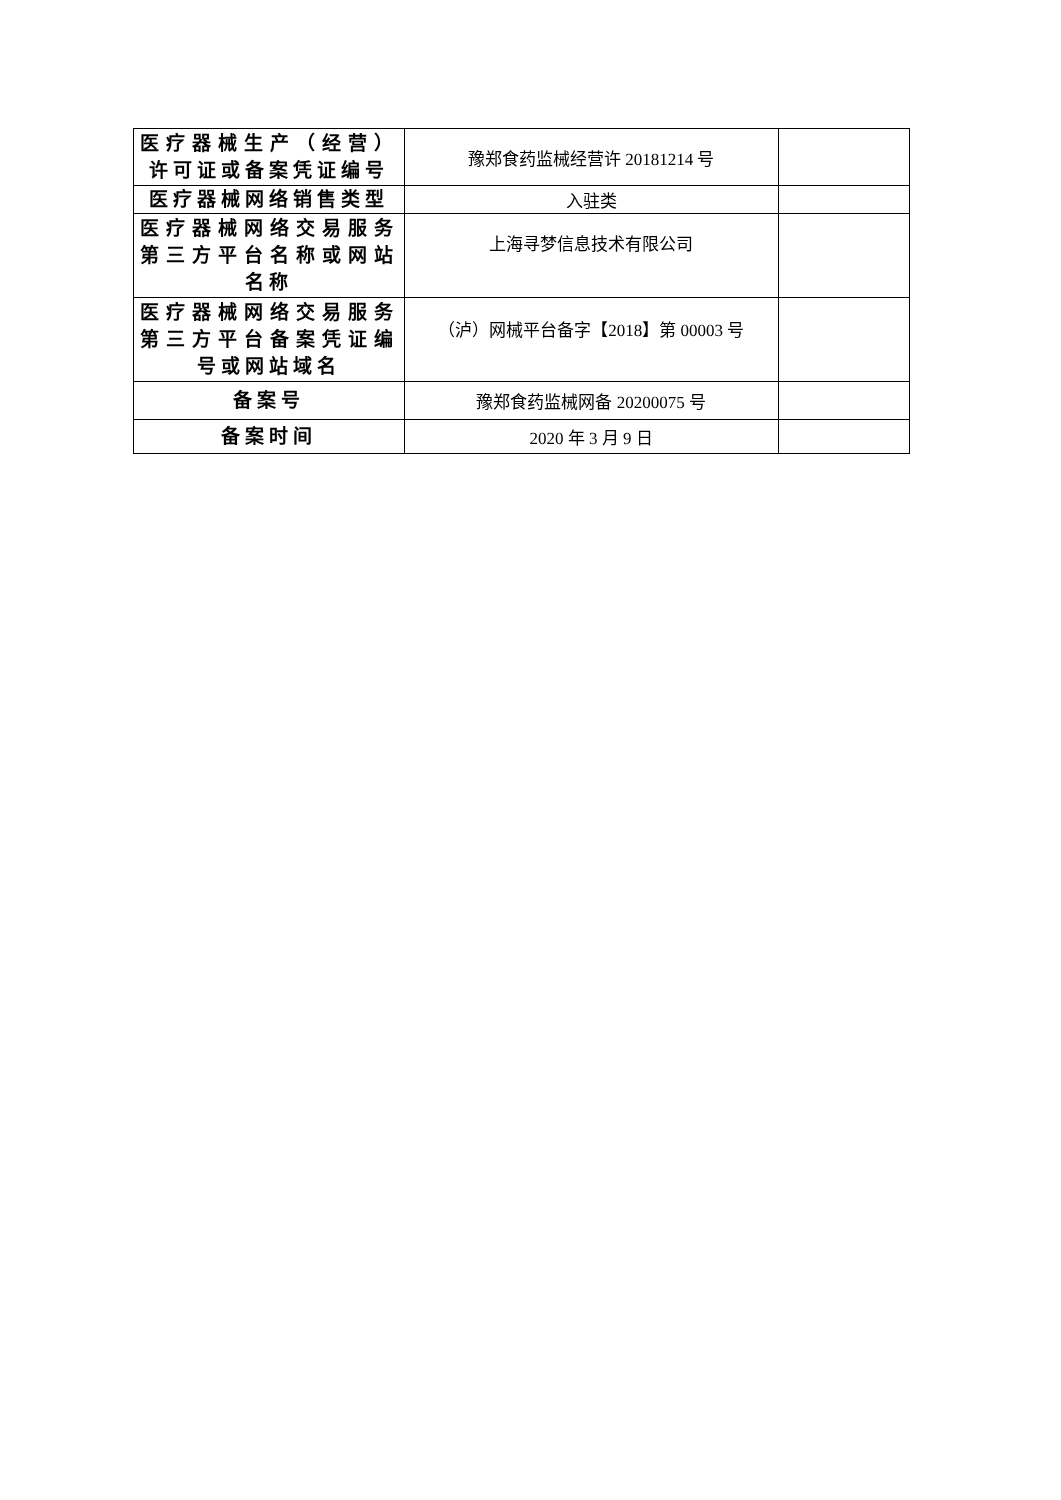| 医疗器械生产（经营）许可证或备案凭证编号 | 豫郑食药监械经营许 20181214 号 | |
| 医疗器械网络销售类型 | 入驻类 | |
| 医疗器械网络交易服务第三方平台名称或网站名称 | 上海寻梦信息技术有限公司 | |
| 医疗器械网络交易服务第三方平台备案凭证编号或网站域名 | （泸）网械平台备字【2018】第 00003 号 | |
| 备案号 | 豫郑食药监械网备 20200075 号 | |
| 备案时间 | 2020 年 3 月 9 日 | |